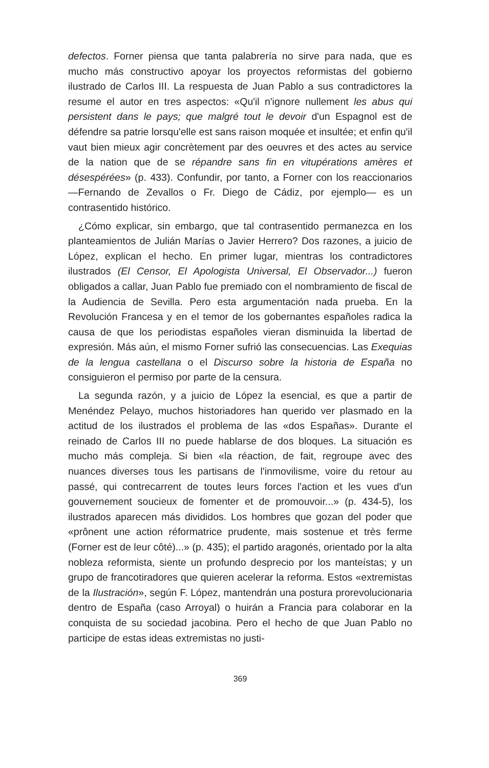defectos. Forner piensa que tanta palabrería no sirve para nada, que es mucho más constructivo apoyar los proyectos reformistas del gobierno ilustrado de Carlos III. La respuesta de Juan Pablo a sus contradictores la resume el autor en tres aspectos: «Qu'il n'ignore nullement les abus qui persistent dans le pays; que malgré tout le devoir d'un Espagnol est de défendre sa patrie lorsqu'elle est sans raison moquée et insultée; et enfin qu'il vaut bien mieux agir concrètement par des oeuvres et des actes au service de la nation que de se répandre sans fin en vitupérations amères et désespérées» (p. 433). Confundir, por tanto, a Forner con los reaccionarios —Fernando de Zevallos o Fr. Diego de Cádiz, por ejemplo— es un contrasentido histórico.
¿Cómo explicar, sin embargo, que tal contrasentido permanezca en los planteamientos de Julián Marías o Javier Herrero? Dos razones, a juicio de López, explican el hecho. En primer lugar, mientras los contradictores ilustrados (El Censor, El Apologista Universal, El Observador...) fueron obligados a callar, Juan Pablo fue premiado con el nombramiento de fiscal de la Audiencia de Sevilla. Pero esta argumentación nada prueba. En la Revolución Francesa y en el temor de los gobernantes españoles radica la causa de que los periodistas españoles vieran disminuida la libertad de expresión. Más aún, el mismo Forner sufrió las consecuencias. Las Exequias de la lengua castellana o el Discurso sobre la historia de España no consiguieron el permiso por parte de la censura.
La segunda razón, y a juicio de López la esencial, es que a partir de Menéndez Pelayo, muchos historiadores han querido ver plasmado en la actitud de los ilustrados el problema de las «dos Españas». Durante el reinado de Carlos III no puede hablarse de dos bloques. La situación es mucho más compleja. Si bien «la réaction, de fait, regroupe avec des nuances diverses tous les partisans de l'inmovilisme, voire du retour au passé, qui contrecarrent de toutes leurs forces l'action et les vues d'un gouvernement soucieux de fomenter et de promouvoir...» (p. 434-5), los ilustrados aparecen más divididos. Los hombres que gozan del poder que «prônent une action réformatrice prudente, mais sostenue et très ferme (Forner est de leur côté)...» (p. 435); el partido aragonés, orientado por la alta nobleza reformista, siente un profundo desprecio por los manteístas; y un grupo de francotiradores que quieren acelerar la reforma. Estos «extremistas de la Ilustración», según F. López, mantendrán una postura prorevolucionaria dentro de España (caso Arroyal) o huirán a Francia para colaborar en la conquista de su sociedad jacobina. Pero el hecho de que Juan Pablo no participe de estas ideas extremistas no justi-
369